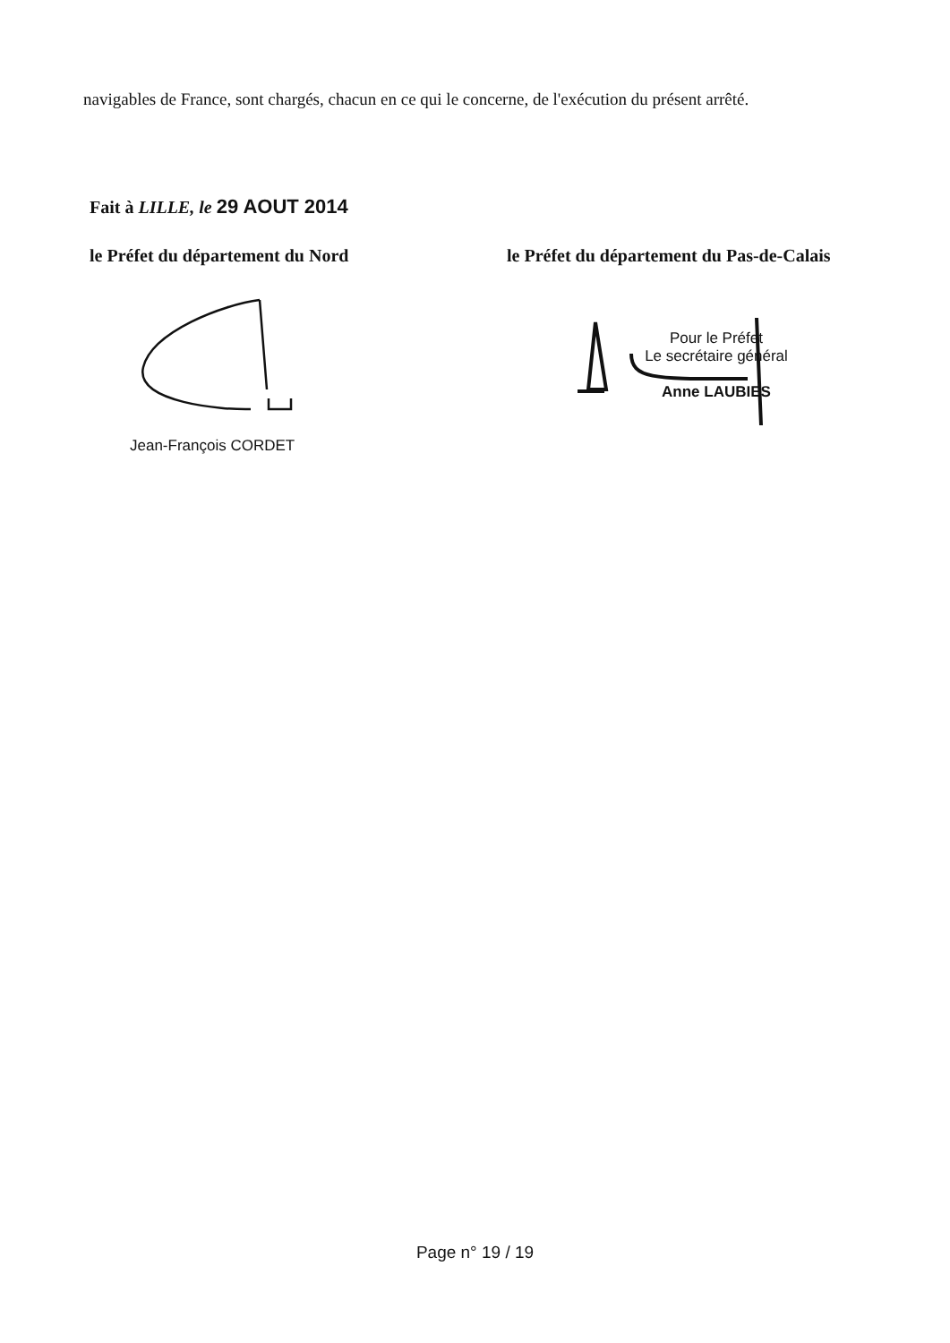navigables de France, sont chargés, chacun en ce qui le concerne, de l'exécution du présent arrêté.
Fait à LILLE, le 29 AOUT 2014
le Préfet du département du Nord
le Préfet du département du Pas-de-Calais
Jean-François CORDET
Pour le Préfet
Le secrétaire général
Anne LAUBIES
Page n° 19 / 19